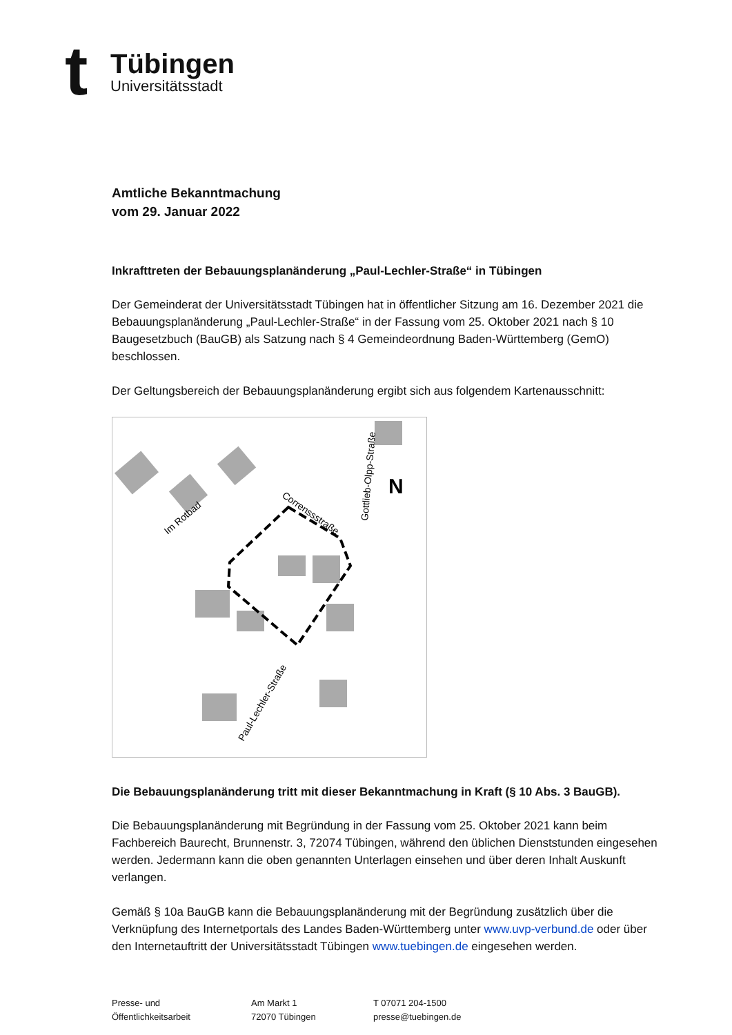t
Tübingen
Universitätsstadt
Amtliche Bekanntmachung
vom 29. Januar 2022
Inkrafttreten der Bebauungsplanänderung „Paul-Lechler-Straße“ in Tübingen
Der Gemeinderat der Universitätsstadt Tübingen hat in öffentlicher Sitzung am 16. Dezember 2021 die Bebauungsplanänderung „Paul-Lechler-Straße“ in der Fassung vom 25. Oktober 2021 nach § 10 Baugesetzbuch (BauGB) als Satzung nach § 4 Gemeindeordnung Baden-Württemberg (GemO) beschlossen.
Der Geltungsbereich der Bebauungsplanänderung ergibt sich aus folgendem Kartenausschnitt:
Im Rotbad
Correnssstraße
Gottlieb-Olpp-Straße
Paul-Lechler-Straße
N
Die Bebauungsplanänderung tritt mit dieser Bekanntmachung in Kraft (§ 10 Abs. 3 BauGB).
Die Bebauungsplanänderung mit Begründung in der Fassung vom 25. Oktober 2021 kann beim Fachbereich Baurecht, Brunnenstr. 3, 72074 Tübingen, während den üblichen Dienststunden eingesehen werden. Jedermann kann die oben genannten Unterlagen einsehen und über deren Inhalt Auskunft verlangen.
Gemäß § 10a BauGB kann die Bebauungsplanänderung mit der Begründung zusätzlich über die Verknüpfung des Internetportals des Landes Baden-Württemberg unter www.uvp-verbund.de oder über den Internetauftritt der Universitätsstadt Tübingen www.tuebingen.de eingesehen werden.
Presse- und
Öffentlichkeitsarbeit
Am Markt 1
72070 Tübingen
T 07071 204-1500
presse@tuebingen.de